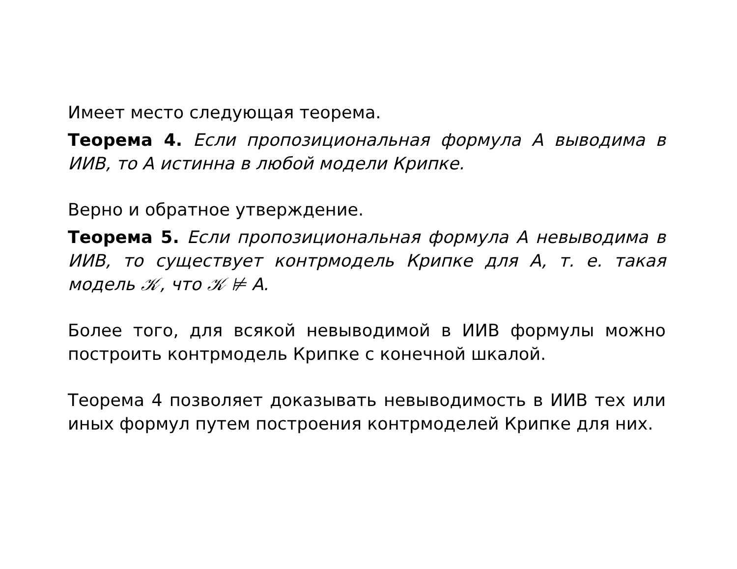Имеет место следующая теорема.
Теорема 4. Если пропозициональная формула A выводима в ИИВ, то A истинна в любой модели Крипке.
Верно и обратное утверждение.
Теорема 5. Если пропозициональная формула A невыводима в ИИВ, то существует контрмодель Крипке для A, т. е. такая модель 𝒦, что 𝒦 ⊭ A.
Более того, для всякой невыводимой в ИИВ формулы можно построить контрмодель Крипке с конечной шкалой.
Теорема 4 позволяет доказывать невыводимость в ИИВ тех или иных формул путем построения контрмоделей Крипке для них.